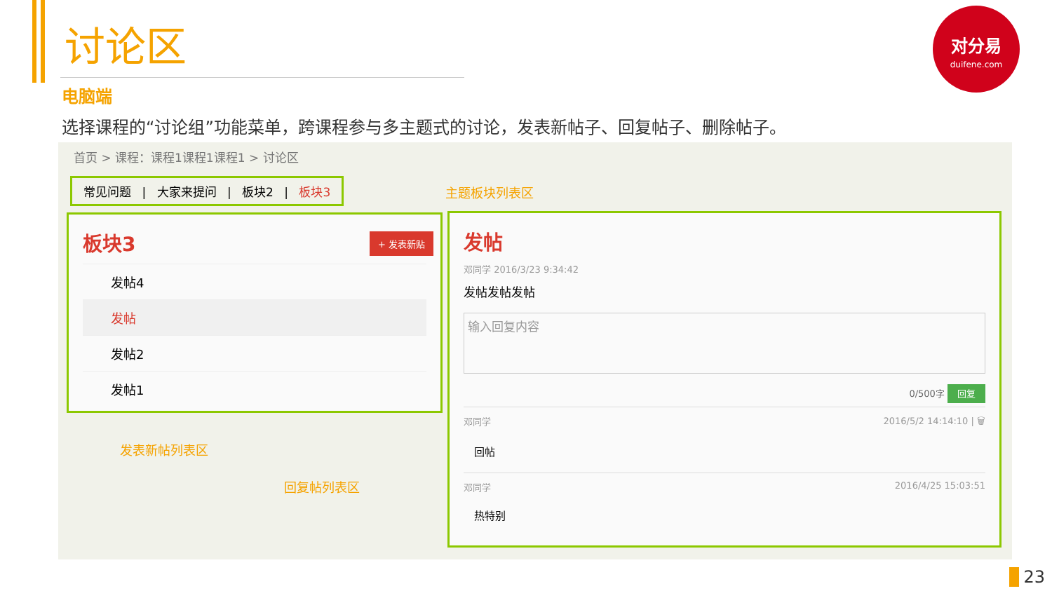讨论区
电脑端
选择课程的“讨论组”功能菜单，跨课程参与多主题式的讨论，发表新帖子、回复帖子、删除帖子。
对分易
duifene.com
首页 > 课程：课程1课程1课程1 > 讨论区
常见问题 | 大家来提问 | 板块2 | 板块3
主题板块列表区
板块3
+ 发表新贴
发帖4
发帖
发帖2
发帖1
发表新帖列表区
回复帖列表区
发帖
邓同学 2016/3/23 9:34:42
发帖发帖发帖
输入回复内容
0/500字 回复
邓同学 2016/5/2 14:14:10 | 🗑
回帖
邓同学 2016/4/25 15:03:51
热特别
23